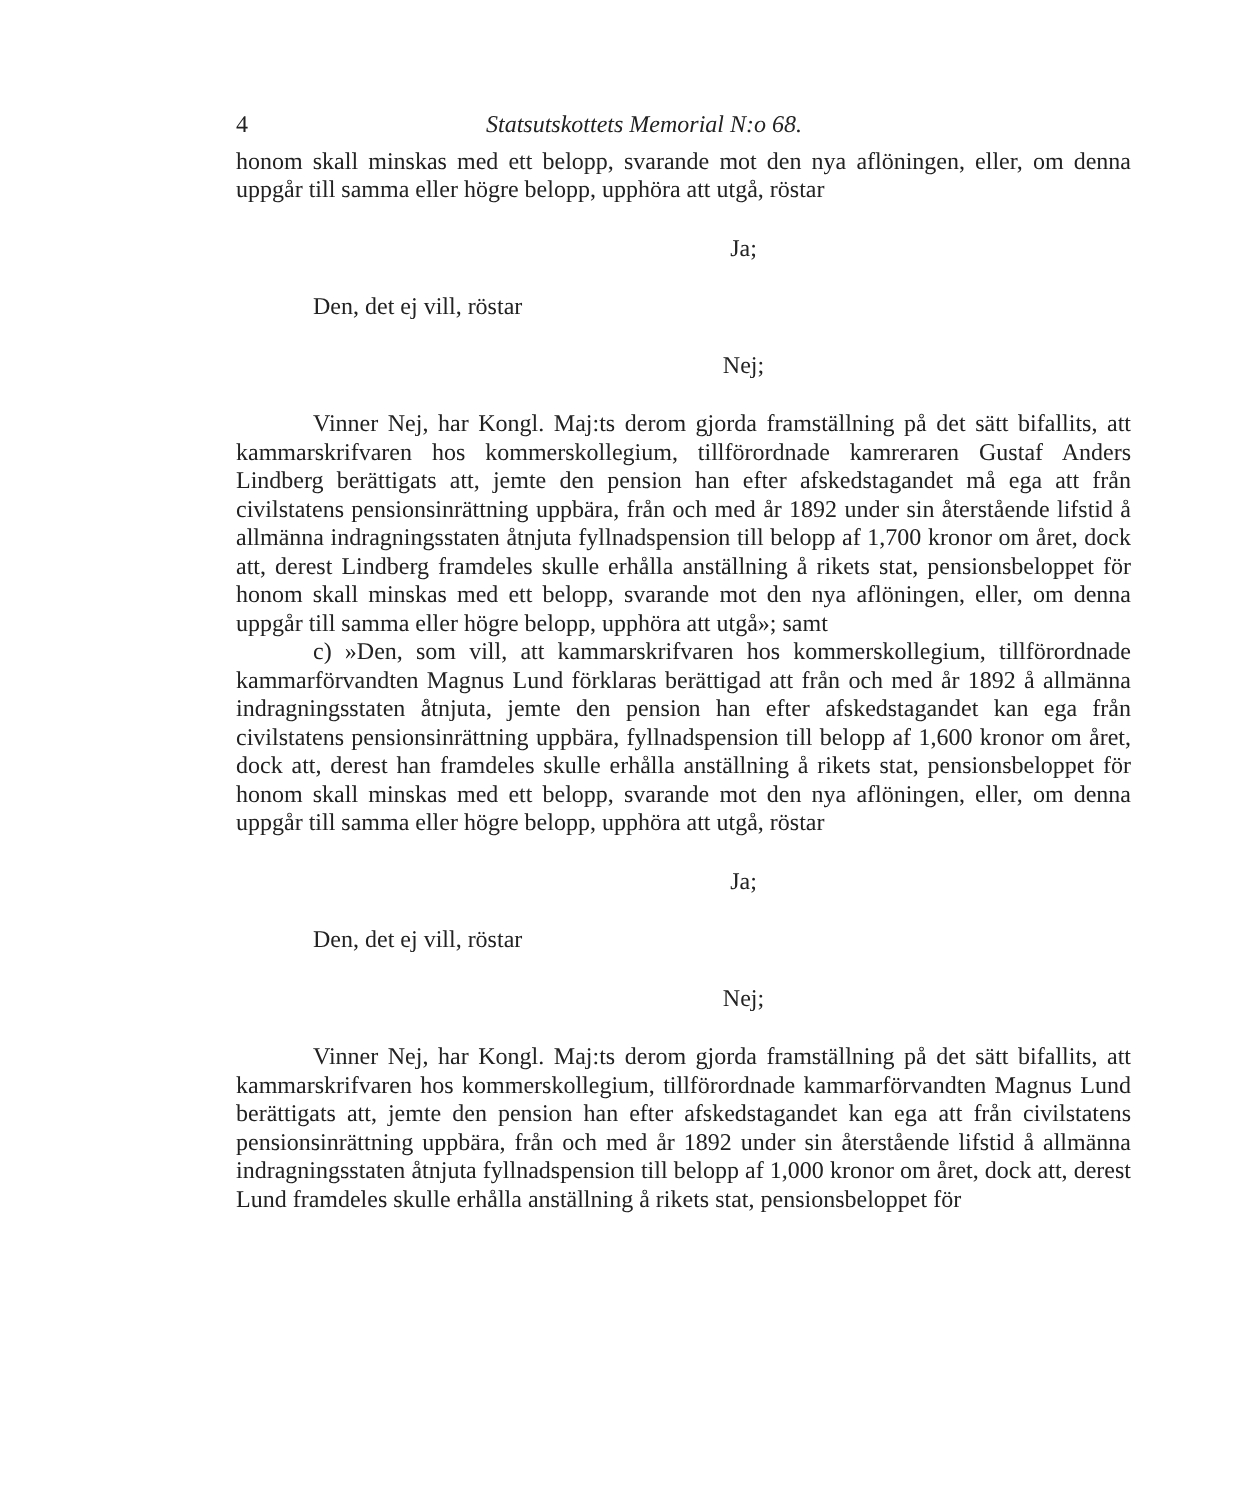4 Statsutskottets Memorial N:o 68.
honom skall minskas med ett belopp, svarande mot den nya aflöningen, eller, om denna uppgår till samma eller högre belopp, upphöra att utgå, röstar
Ja;
Den, det ej vill, röstar
Nej;
Vinner Nej, har Kongl. Maj:ts derom gjorda framställning på det sätt bifallits, att kammarskrifvaren hos kommerskollegium, tillförordnade kamreraren Gustaf Anders Lindberg berättigats att, jemte den pension han efter afskedstagandet må ega att från civilstatens pensionsinrättning uppbära, från och med år 1892 under sin återstående lifstid å allmänna indragningsstaten åtnjuta fyllnadspension till belopp af 1,700 kronor om året, dock att, derest Lindberg framdeles skulle erhålla anställning å rikets stat, pensionsbeloppet för honom skall minskas med ett belopp, svarande mot den nya aflöningen, eller, om denna uppgår till samma eller högre belopp, upphöra att utgå»; samt
c) »Den, som vill, att kammarskrifvaren hos kommerskollegium, tillförordnade kammarförvandten Magnus Lund förklaras berättigad att från och med år 1892 å allmänna indragningsstaten åtnjuta, jemte den pension han efter afskedstagandet kan ega från civilstatens pensionsinrättning uppbära, fyllnadspension till belopp af 1,600 kronor om året, dock att, derest han framdeles skulle erhålla anställning å rikets stat, pensionsbeloppet för honom skall minskas med ett belopp, svarande mot den nya aflöningen, eller, om denna uppgår till samma eller högre belopp, upphöra att utgå, röstar
Ja;
Den, det ej vill, röstar
Nej;
Vinner Nej, har Kongl. Maj:ts derom gjorda framställning på det sätt bifallits, att kammarskrifvaren hos kommerskollegium, tillförordnade kammarförvandten Magnus Lund berättigats att, jemte den pension han efter afskedstagandet kan ega att från civilstatens pensionsinrättning uppbära, från och med år 1892 under sin återstående lifstid å allmänna indragningsstaten åtnjuta fyllnadspension till belopp af 1,000 kronor om året, dock att, derest Lund framdeles skulle erhålla anställning å rikets stat, pensionsbeloppet för